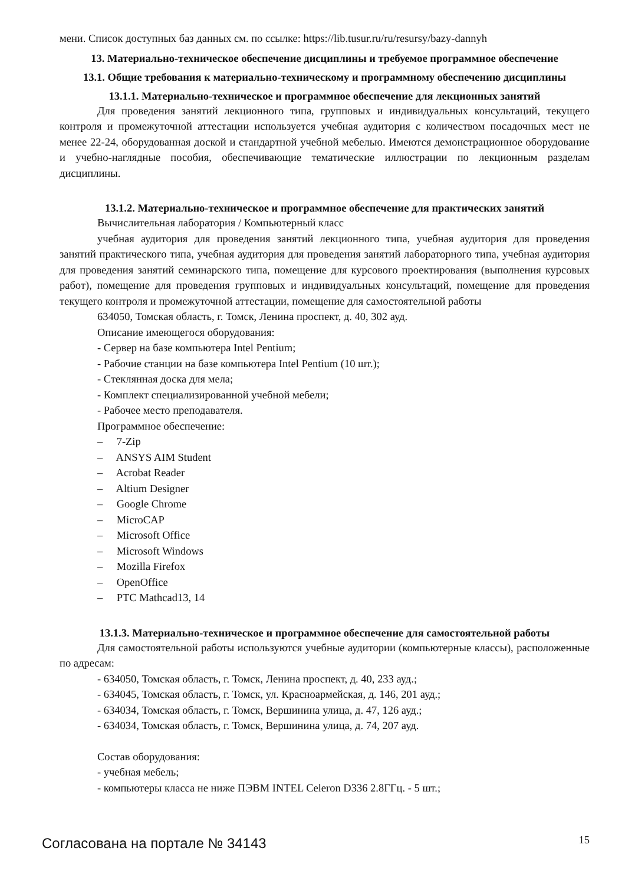мени. Список доступных баз данных см. по ссылке: https://lib.tusur.ru/ru/resursy/bazy-dannyh
13. Материально-техническое обеспечение дисциплины и требуемое программное обеспечение
13.1. Общие требования к материально-техническому и программному обеспечению дисциплины
13.1.1. Материально-техническое и программное обеспечение для лекционных занятий
Для проведения занятий лекционного типа, групповых и индивидуальных консультаций, текущего контроля и промежуточной аттестации используется учебная аудитория с количеством посадочных мест не менее 22-24, оборудованная доской и стандартной учебной мебелью. Имеются демонстрационное оборудование и учебно-наглядные пособия, обеспечивающие тематические иллюстрации по лекционным разделам дисциплины.
13.1.2. Материально-техническое и программное обеспечение для практических занятий
Вычислительная лаборатория / Компьютерный класс
учебная аудитория для проведения занятий лекционного типа, учебная аудитория для проведения занятий практического типа, учебная аудитория для проведения занятий лабораторного типа, учебная аудитория для проведения занятий семинарского типа, помещение для курсового проектирования (выполнения курсовых работ), помещение для проведения групповых и индивидуальных консультаций, помещение для проведения текущего контроля и промежуточной аттестации, помещение для самостоятельной работы
634050, Томская область, г. Томск, Ленина проспект, д. 40, 302 ауд.
Описание имеющегося оборудования:
- Сервер на базе компьютера Intel Pentium;
- Рабочие станции на базе компьютера Intel Pentium (10 шт.);
- Стеклянная доска для мела;
- Комплект специализированной учебной мебели;
- Рабочее место преподавателя.
Программное обеспечение:
– 7-Zip
– ANSYS AIM Student
– Acrobat Reader
– Altium Designer
– Google Chrome
– MicroCAP
– Microsoft Office
– Microsoft Windows
– Mozilla Firefox
– OpenOffice
– PTC Mathcad13, 14
13.1.3. Материально-техническое и программное обеспечение для самостоятельной работы
Для самостоятельной работы используются учебные аудитории (компьютерные классы), расположенные по адресам:
- 634050, Томская область, г. Томск, Ленина проспект, д. 40, 233 ауд.;
- 634045, Томская область, г. Томск, ул. Красноармейская, д. 146, 201 ауд.;
- 634034, Томская область, г. Томск, Вершинина улица, д. 47, 126 ауд.;
- 634034, Томская область, г. Томск, Вершинина улица, д. 74, 207 ауд.
Состав оборудования:
- учебная мебель;
- компьютеры класса не ниже ПЭВМ INTEL Celeron D336 2.8ГГц. - 5 шт.;
Согласована на портале № 34143
15